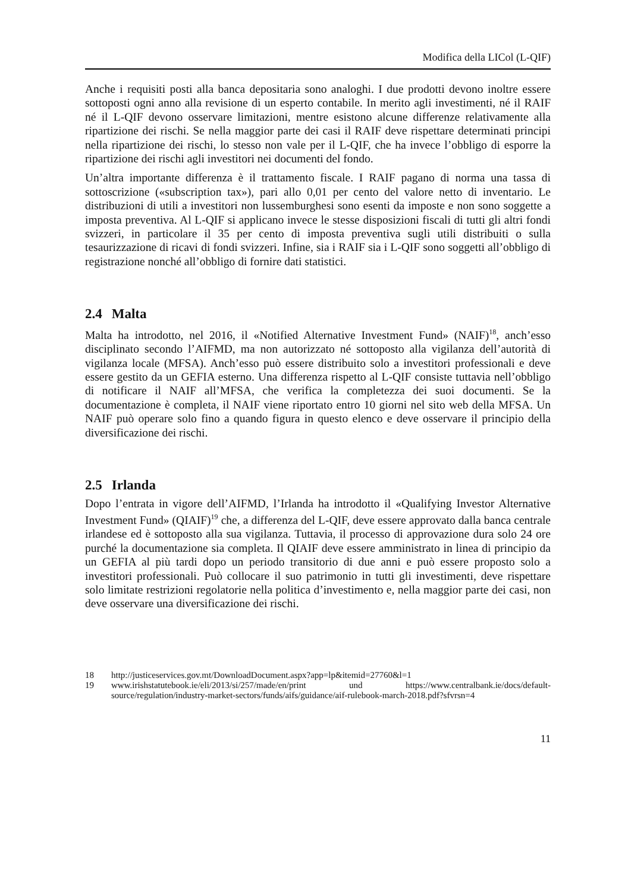Modifica della LICol (L-QIF)
Anche i requisiti posti alla banca depositaria sono analoghi. I due prodotti devono inoltre essere sottoposti ogni anno alla revisione di un esperto contabile. In merito agli investimenti, né il RAIF né il L-QIF devono osservare limitazioni, mentre esistono alcune differenze relativamente alla ripartizione dei rischi. Se nella maggior parte dei casi il RAIF deve rispettare determinati principi nella ripartizione dei rischi, lo stesso non vale per il L-QIF, che ha invece l’obbligo di esporre la ripartizione dei rischi agli investitori nei documenti del fondo.
Un’altra importante differenza è il trattamento fiscale. I RAIF pagano di norma una tassa di sottoscrizione («subscription tax»), pari allo 0,01 per cento del valore netto di inventario. Le distribuzioni di utili a investitori non lussemburghesi sono esenti da imposte e non sono soggette a imposta preventiva. Al L-QIF si applicano invece le stesse disposizioni fiscali di tutti gli altri fondi svizzeri, in particolare il 35 per cento di imposta preventiva sugli utili distribuiti o sulla tesaurizzazione di ricavi di fondi svizzeri. Infine, sia i RAIF sia i L-QIF sono soggetti all’obbligo di registrazione nonché all’obbligo di fornire dati statistici.
2.4 Malta
Malta ha introdotto, nel 2016, il «Notified Alternative Investment Fund» (NAIF)<sup>18</sup>, anch’esso disciplinato secondo l’AIFMD, ma non autorizzato né sottoposto alla vigilanza dell’autorità di vigilanza locale (MFSA). Anch’esso può essere distribuito solo a investitori professionali e deve essere gestito da un GEFIA esterno. Una differenza rispetto al L-QIF consiste tuttavia nell’obbligo di notificare il NAIF all’MFSA, che verifica la completezza dei suoi documenti. Se la documentazione è completa, il NAIF viene riportato entro 10 giorni nel sito web della MFSA. Un NAIF può operare solo fino a quando figura in questo elenco e deve osservare il principio della diversificazione dei rischi.
2.5 Irlanda
Dopo l’entrata in vigore dell’AIFMD, l’Irlanda ha introdotto il «Qualifying Investor Alternative Investment Fund» (QIAIF)<sup>19</sup> che, a differenza del L-QIF, deve essere approvato dalla banca centrale irlandese ed è sottoposto alla sua vigilanza. Tuttavia, il processo di approvazione dura solo 24 ore purché la documentazione sia completa. Il QIAIF deve essere amministrato in linea di principio da un GEFIA al più tardi dopo un periodo transitorio di due anni e può essere proposto solo a investitori professionali. Può collocare il suo patrimonio in tutti gli investimenti, deve rispettare solo limitate restrizioni regolatorie nella politica d’investimento e, nella maggior parte dei casi, non deve osservare una diversificazione dei rischi.
18 http://justiceservices.gov.mt/DownloadDocument.aspx?app=lp&itemid=27760&l=1
19 www.irishstatutebook.ie/eli/2013/si/257/made/en/print und https://www.centralbank.ie/docs/default-source/regulation/industry-market-sectors/funds/aifs/guidance/aif-rulebook-march-2018.pdf?sfvrsn=4
11